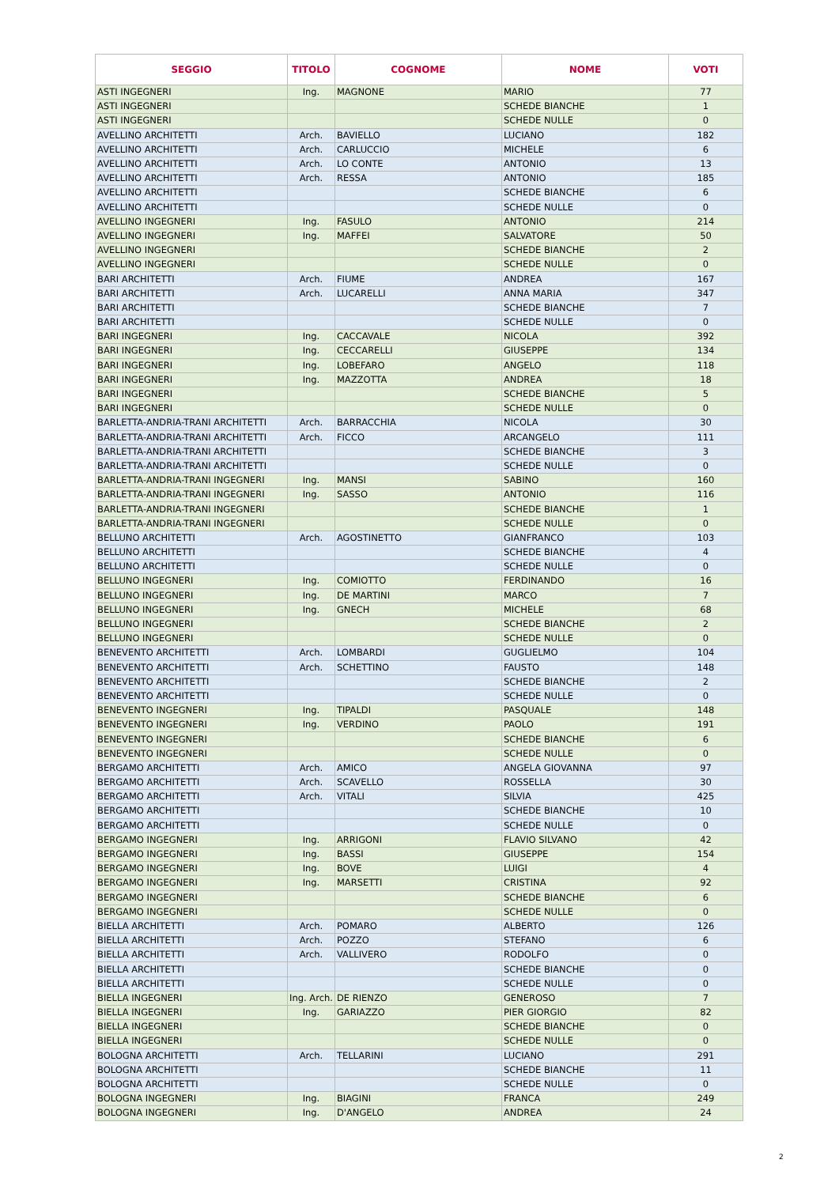| SEGGIO | TITOLO | COGNOME | NOME | VOTI |
| --- | --- | --- | --- | --- |
| ASTI INGEGNERI | Ing. | MAGNONE | MARIO | 77 |
| ASTI INGEGNERI | | | SCHEDE BIANCHE | 1 |
| ASTI INGEGNERI | | | SCHEDE NULLE | 0 |
| AVELLINO ARCHITETTI | Arch. | BAVIELLO | LUCIANO | 182 |
| AVELLINO ARCHITETTI | Arch. | CARLUCCIO | MICHELE | 6 |
| AVELLINO ARCHITETTI | Arch. | LO CONTE | ANTONIO | 13 |
| AVELLINO ARCHITETTI | Arch. | RESSA | ANTONIO | 185 |
| AVELLINO ARCHITETTI | | | SCHEDE BIANCHE | 6 |
| AVELLINO ARCHITETTI | | | SCHEDE NULLE | 0 |
| AVELLINO INGEGNERI | Ing. | FASULO | ANTONIO | 214 |
| AVELLINO INGEGNERI | Ing. | MAFFEI | SALVATORE | 50 |
| AVELLINO INGEGNERI | | | SCHEDE BIANCHE | 2 |
| AVELLINO INGEGNERI | | | SCHEDE NULLE | 0 |
| BARI ARCHITETTI | Arch. | FIUME | ANDREA | 167 |
| BARI ARCHITETTI | Arch. | LUCARELLI | ANNA MARIA | 347 |
| BARI ARCHITETTI | | | SCHEDE BIANCHE | 7 |
| BARI ARCHITETTI | | | SCHEDE NULLE | 0 |
| BARI INGEGNERI | Ing. | CACCAVALE | NICOLA | 392 |
| BARI INGEGNERI | Ing. | CECCARELLI | GIUSEPPE | 134 |
| BARI INGEGNERI | Ing. | LOBEFARO | ANGELO | 118 |
| BARI INGEGNERI | Ing. | MAZZOTTA | ANDREA | 18 |
| BARI INGEGNERI | | | SCHEDE BIANCHE | 5 |
| BARI INGEGNERI | | | SCHEDE NULLE | 0 |
| BARLETTA-ANDRIA-TRANI ARCHITETTI | Arch. | BARRACCHIA | NICOLA | 30 |
| BARLETTA-ANDRIA-TRANI ARCHITETTI | Arch. | FICCO | ARCANGELO | 111 |
| BARLETTA-ANDRIA-TRANI ARCHITETTI | | | SCHEDE BIANCHE | 3 |
| BARLETTA-ANDRIA-TRANI ARCHITETTI | | | SCHEDE NULLE | 0 |
| BARLETTA-ANDRIA-TRANI INGEGNERI | Ing. | MANSI | SABINO | 160 |
| BARLETTA-ANDRIA-TRANI INGEGNERI | Ing. | SASSO | ANTONIO | 116 |
| BARLETTA-ANDRIA-TRANI INGEGNERI | | | SCHEDE BIANCHE | 1 |
| BARLETTA-ANDRIA-TRANI INGEGNERI | | | SCHEDE NULLE | 0 |
| BELLUNO ARCHITETTI | Arch. | AGOSTINETTO | GIANFRANCO | 103 |
| BELLUNO ARCHITETTI | | | SCHEDE BIANCHE | 4 |
| BELLUNO ARCHITETTI | | | SCHEDE NULLE | 0 |
| BELLUNO INGEGNERI | Ing. | COMIOTTO | FERDINANDO | 16 |
| BELLUNO INGEGNERI | Ing. | DE MARTINI | MARCO | 7 |
| BELLUNO INGEGNERI | Ing. | GNECH | MICHELE | 68 |
| BELLUNO INGEGNERI | | | SCHEDE BIANCHE | 2 |
| BELLUNO INGEGNERI | | | SCHEDE NULLE | 0 |
| BENEVENTO ARCHITETTI | Arch. | LOMBARDI | GUGLIELMO | 104 |
| BENEVENTO ARCHITETTI | Arch. | SCHETTINO | FAUSTO | 148 |
| BENEVENTO ARCHITETTI | | | SCHEDE BIANCHE | 2 |
| BENEVENTO ARCHITETTI | | | SCHEDE NULLE | 0 |
| BENEVENTO INGEGNERI | Ing. | TIPALDI | PASQUALE | 148 |
| BENEVENTO INGEGNERI | Ing. | VERDINO | PAOLO | 191 |
| BENEVENTO INGEGNERI | | | SCHEDE BIANCHE | 6 |
| BENEVENTO INGEGNERI | | | SCHEDE NULLE | 0 |
| BERGAMO ARCHITETTI | Arch. | AMICO | ANGELA GIOVANNA | 97 |
| BERGAMO ARCHITETTI | Arch. | SCAVELLO | ROSSELLA | 30 |
| BERGAMO ARCHITETTI | Arch. | VITALI | SILVIA | 425 |
| BERGAMO ARCHITETTI | | | SCHEDE BIANCHE | 10 |
| BERGAMO ARCHITETTI | | | SCHEDE NULLE | 0 |
| BERGAMO INGEGNERI | Ing. | ARRIGONI | FLAVIO SILVANO | 42 |
| BERGAMO INGEGNERI | Ing. | BASSI | GIUSEPPE | 154 |
| BERGAMO INGEGNERI | Ing. | BOVE | LUIGI | 4 |
| BERGAMO INGEGNERI | Ing. | MARSETTI | CRISTINA | 92 |
| BERGAMO INGEGNERI | | | SCHEDE BIANCHE | 6 |
| BERGAMO INGEGNERI | | | SCHEDE NULLE | 0 |
| BIELLA ARCHITETTI | Arch. | POMARO | ALBERTO | 126 |
| BIELLA ARCHITETTI | Arch. | POZZO | STEFANO | 6 |
| BIELLA ARCHITETTI | Arch. | VALLIVERO | RODOLFO | 0 |
| BIELLA ARCHITETTI | | | SCHEDE BIANCHE | 0 |
| BIELLA ARCHITETTI | | | SCHEDE NULLE | 0 |
| BIELLA INGEGNERI | Ing. Arch. | DE RIENZO | GENEROSO | 7 |
| BIELLA INGEGNERI | Ing. | GARIAZZO | PIER GIORGIO | 82 |
| BIELLA INGEGNERI | | | SCHEDE BIANCHE | 0 |
| BIELLA INGEGNERI | | | SCHEDE NULLE | 0 |
| BOLOGNA ARCHITETTI | Arch. | TELLARINI | LUCIANO | 291 |
| BOLOGNA ARCHITETTI | | | SCHEDE BIANCHE | 11 |
| BOLOGNA ARCHITETTI | | | SCHEDE NULLE | 0 |
| BOLOGNA INGEGNERI | Ing. | BIAGINI | FRANCA | 249 |
| BOLOGNA INGEGNERI | Ing. | D'ANGELO | ANDREA | 24 |
2